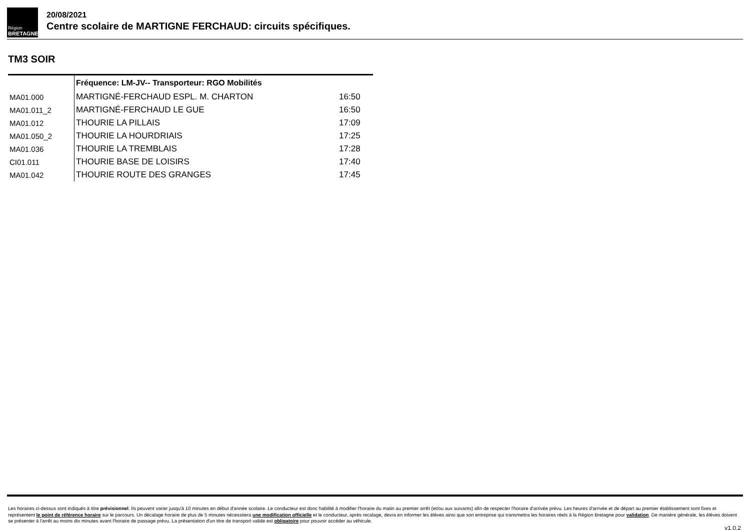Région
BRETAGNE
20/08/2021
Centre scolaire de MARTIGNE FERCHAUD: circuits spécifiques.
TM3 SOIR
| | Fréquence: LM-JV-- Transporteur: RGO Mobilités | |
| --- | --- | --- |
| MA01.000 | MARTIGNÉ-FERCHAUD ESPL. M. CHARTON | 16:50 |
| MA01.011_2 | MARTIGNÉ-FERCHAUD LE GUE | 16:50 |
| MA01.012 | THOURIE LA PILLAIS | 17:09 |
| MA01.050_2 | THOURIE LA HOURDRIAIS | 17:25 |
| MA01.036 | THOURIE LA TREMBLAIS | 17:28 |
| CI01.011 | THOURIE BASE DE LOISIRS | 17:40 |
| MA01.042 | THOURIE ROUTE DES GRANGES | 17:45 |
Les horaires ci-dessus sont indiqués à titre prévisionnel. Ils peuvent varier jusqu'à 10 minutes en début d'année scolaire. Le conducteur est donc habilité à modifier l'horaire du matin au premier arrêt (et/ou aux suivants) afin de respecter l'horaire d'arrivée prévu. Les heures d'arrivée et de départ au premier établissement sont fixes et représentent le point de référence horaire sur le parcours. Un décalage horaire de plus de 5 minutes nécessitera une modification officielle et le conducteur, après recalage, devra en informer les élèves ainsi que son entreprise qui transmettra les horaires réels à la Région Bretagne pour validation. De manière générale, les élèves doivent se présenter à l'arrêt au moins dix minutes avant l'horaire de passage prévu. La présentation d'un titre de transport valide est obligatoire pour pouvoir accéder au véhicule.
v1.0.2